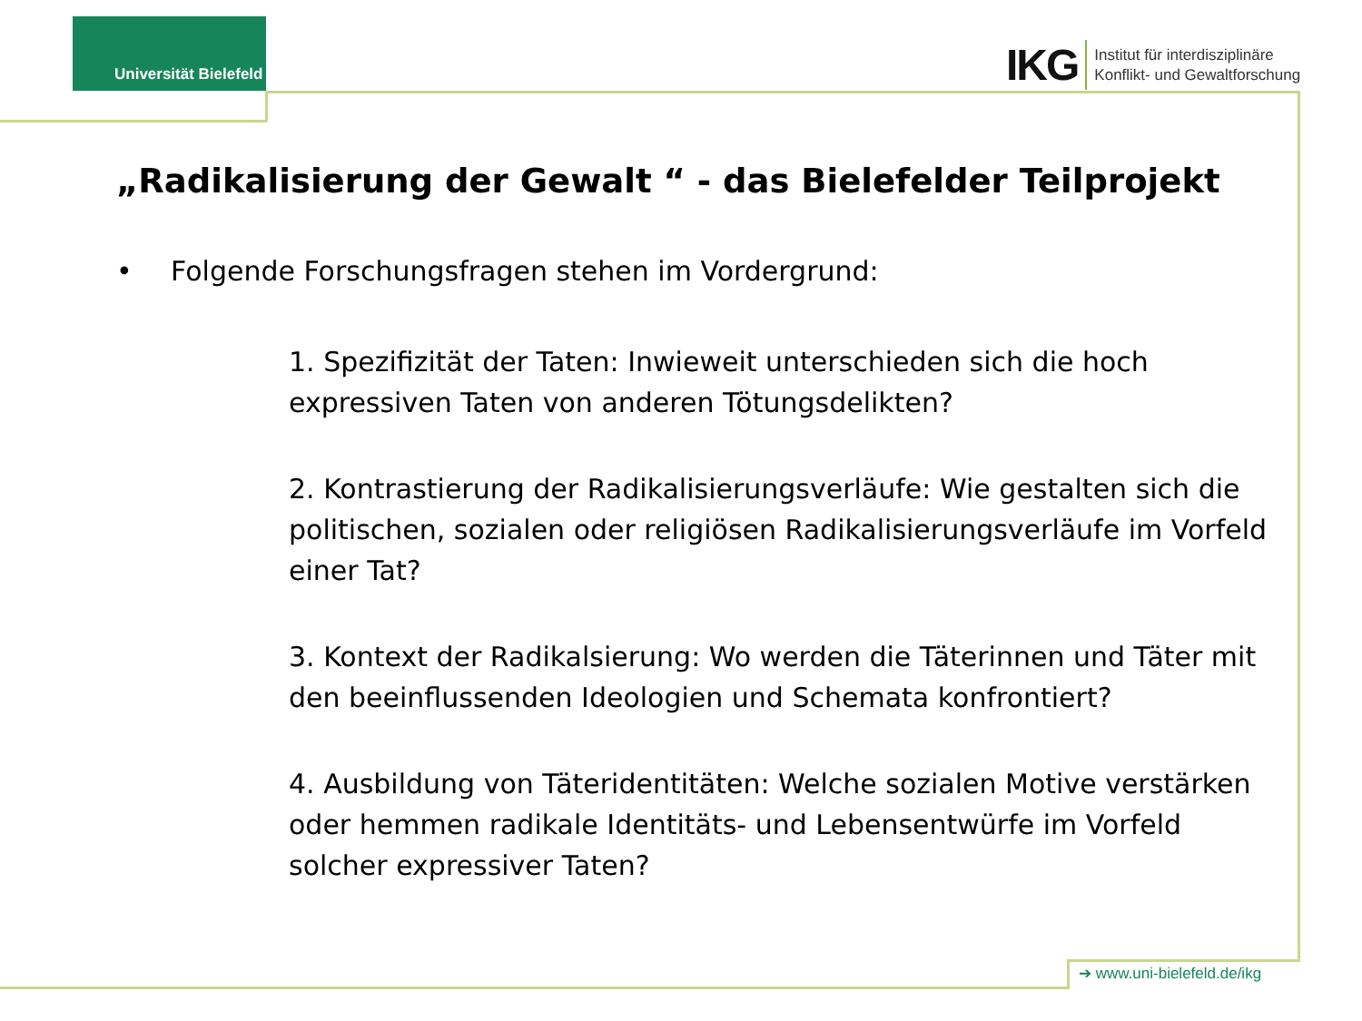Universität Bielefeld
IKG
Institut für interdisziplinäre
Konflikt- und Gewaltforschung
„Radikalisierung der Gewalt “ - das Bielefelder Teilprojekt
• Folgende Forschungsfragen stehen im Vordergrund:
1. Spezifizität der Taten: Inwieweit unterschieden sich die hoch expressiven Taten von anderen Tötungsdelikten?
2. Kontrastierung der Radikalisierungsverläufe: Wie gestalten sich die politischen, sozialen oder religiösen Radikalisierungsverläufe im Vorfeld einer Tat?
3. Kontext der Radikalsierung: Wo werden die Täterinnen und Täter mit den beeinflussenden Ideologien und Schemata konfrontiert?
4. Ausbildung von Täteridentitäten: Welche sozialen Motive verstärken oder hemmen radikale Identitäts- und Lebensentwürfe im Vorfeld solcher expressiver Taten?
➔ www.uni-bielefeld.de/ikg